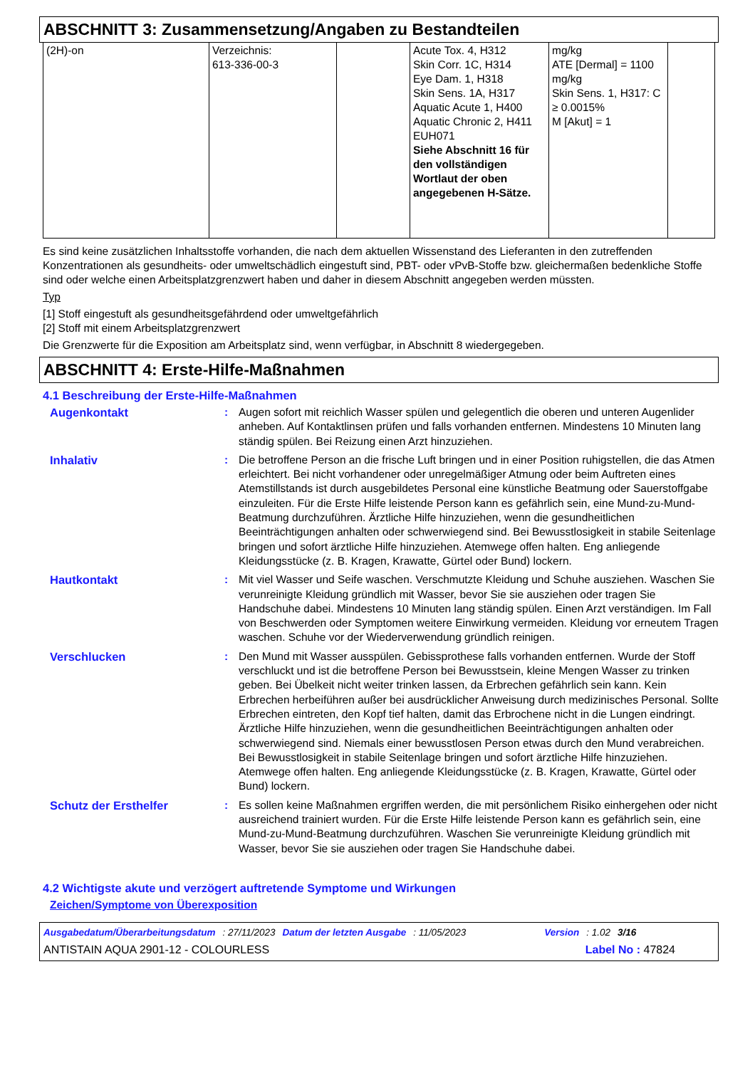ABSCHNITT 3: Zusammensetzung/Angaben zu Bestandteilen
| (2H)-on | Verzeichnis: 613-336-00-3 | | Acute Tox. 4, H312 Skin Corr. 1C, H314 Eye Dam. 1, H318 Skin Sens. 1A, H317 Aquatic Acute 1, H400 Aquatic Chronic 2, H411 EUH071 Siehe Abschnitt 16 für den vollständigen Wortlaut der oben angegebenen H-Sätze. | mg/kg ATE [Dermal] = 1100 mg/kg Skin Sens. 1, H317: C ≥ 0.0015% M [Akut] = 1 | |
Es sind keine zusätzlichen Inhaltsstoffe vorhanden, die nach dem aktuellen Wissenstand des Lieferanten in den zutreffenden Konzentrationen als gesundheits- oder umweltschädlich eingestuft sind, PBT- oder vPvB-Stoffe bzw. gleichermaßen bedenkliche Stoffe sind oder welche einen Arbeitsplatzgrenzwert haben und daher in diesem Abschnitt angegeben werden müssten.
Typ
[1] Stoff eingestuft als gesundheitsgefährdend oder umweltgefährlich
[2] Stoff mit einem Arbeitsplatzgrenzwert
Die Grenzwerte für die Exposition am Arbeitsplatz sind, wenn verfügbar, in Abschnitt 8 wiedergegeben.
ABSCHNITT 4: Erste-Hilfe-Maßnahmen
4.1 Beschreibung der Erste-Hilfe-Maßnahmen
| Augenkontakt | : | Augen sofort mit reichlich Wasser spülen und gelegentlich die oberen und unteren Augenlider anheben. Auf Kontaktlinsen prüfen und falls vorhanden entfernen. Mindestens 10 Minuten lang ständig spülen. Bei Reizung einen Arzt hinzuziehen. |
| Inhalativ | : | Die betroffene Person an die frische Luft bringen und in einer Position ruhigstellen, die das Atmen erleichtert. Bei nicht vorhandener oder unregelmäßiger Atmung oder beim Auftreten eines Atemstillstands ist durch ausgebildetes Personal eine künstliche Beatmung oder Sauerstoffgabe einzuleiten. Für die Erste Hilfe leistende Person kann es gefährlich sein, eine Mund-zu-Mund-Beatmung durchzuführen. Ärztliche Hilfe hinzuziehen, wenn die gesundheitlichen Beeinträchtigungen anhalten oder schwerwiegend sind. Bei Bewusstlosigkeit in stabile Seitenlage bringen und sofort ärztliche Hilfe hinzuziehen. Atemwege offen halten. Eng anliegende Kleidungsstücke (z. B. Kragen, Krawatte, Gürtel oder Bund) lockern. |
| Hautkontakt | : | Mit viel Wasser und Seife waschen. Verschmutzte Kleidung und Schuhe ausziehen. Waschen Sie verunreinigte Kleidung gründlich mit Wasser, bevor Sie sie ausziehen oder tragen Sie Handschuhe dabei. Mindestens 10 Minuten lang ständig spülen. Einen Arzt verständigen. Im Fall von Beschwerden oder Symptomen weitere Einwirkung vermeiden. Kleidung vor erneutem Tragen waschen. Schuhe vor der Wiederverwendung gründlich reinigen. |
| Verschlucken | : | Den Mund mit Wasser ausspülen. Gebissprothese falls vorhanden entfernen. Wurde der Stoff verschluckt und ist die betroffene Person bei Bewusstsein, kleine Mengen Wasser zu trinken geben. Bei Übelkeit nicht weiter trinken lassen, da Erbrechen gefährlich sein kann. Kein Erbrechen herbeiführen außer bei ausdrücklicher Anweisung durch medizinisches Personal. Sollte Erbrechen eintreten, den Kopf tief halten, damit das Erbrochene nicht in die Lungen eindringt. Ärztliche Hilfe hinzuziehen, wenn die gesundheitlichen Beeinträchtigungen anhalten oder schwerwiegend sind. Niemals einer bewusstlosen Person etwas durch den Mund verabreichen. Bei Bewusstlosigkeit in stabile Seitenlage bringen und sofort ärztliche Hilfe hinzuziehen. Atemwege offen halten. Eng anliegende Kleidungsstücke (z. B. Kragen, Krawatte, Gürtel oder Bund) lockern. |
| Schutz der Ersthelfer | : | Es sollen keine Maßnahmen ergriffen werden, die mit persönlichem Risiko einhergehen oder nicht ausreichend trainiert wurden. Für die Erste Hilfe leistende Person kann es gefährlich sein, eine Mund-zu-Mund-Beatmung durchzuführen. Waschen Sie verunreinigte Kleidung gründlich mit Wasser, bevor Sie sie ausziehen oder tragen Sie Handschuhe dabei. |
4.2 Wichtigste akute und verzögert auftretende Symptome und Wirkungen
Zeichen/Symptome von Überexposition
Ausgabedatum/Überarbeitungsdatum : 27/11/2023 Datum der letzten Ausgabe : 11/05/2023 Version : 1.02 3/16
ANTISTAIN AQUA 2901-12 - COLOURLESS Label No : 47824